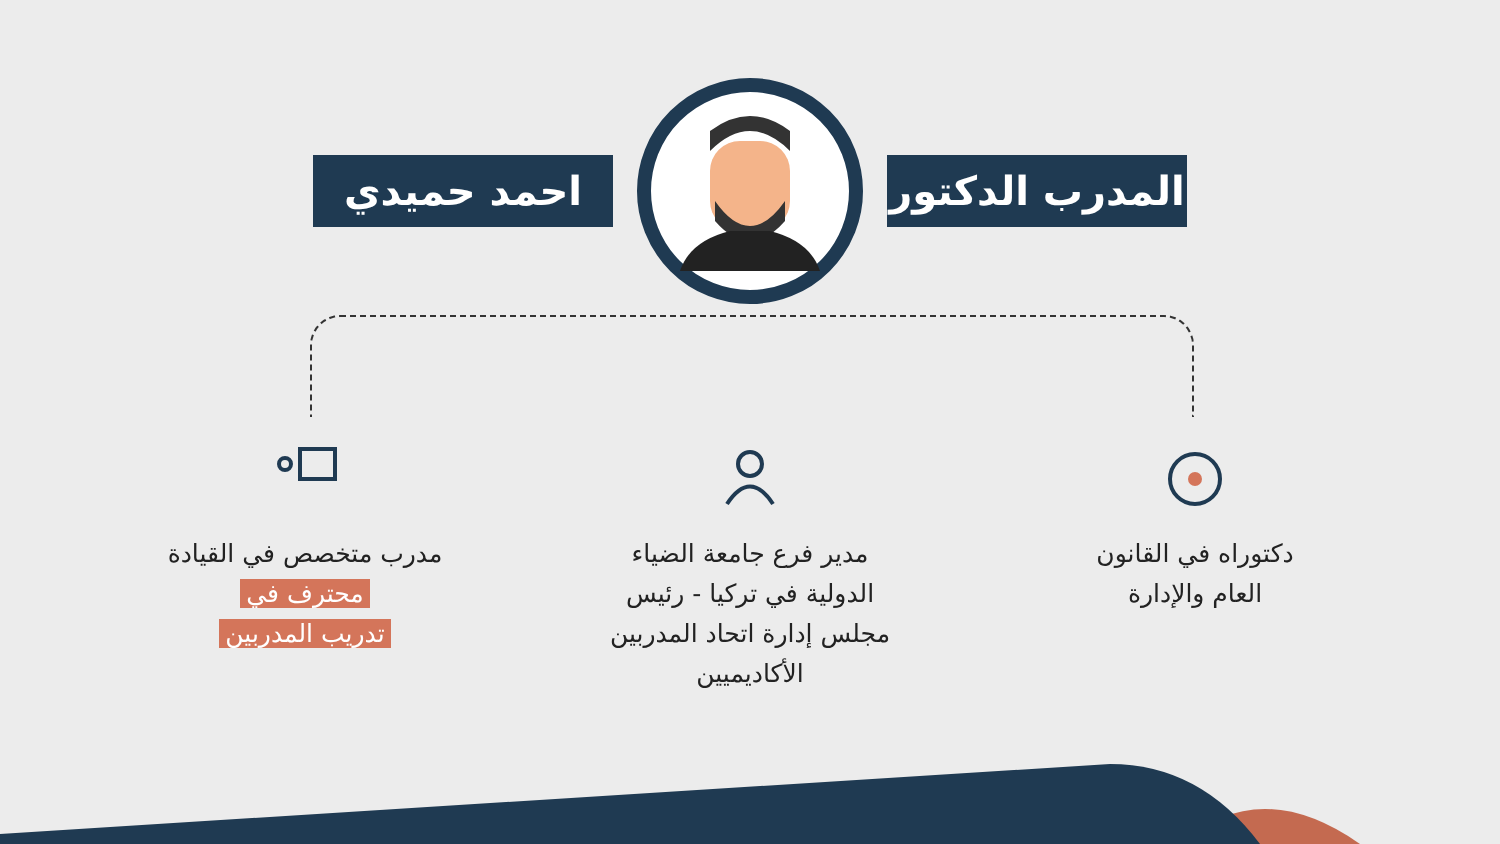المدرب الدكتور
احمد حميدي
دكتوراه في القانون
العام والإدارة
مدير فرع جامعة الضياء الدولية في تركيا - رئيس مجلس إدارة اتحاد المدربين الأكاديميين
مدرب متخصص في القيادة محترف في
تدريب المدربين